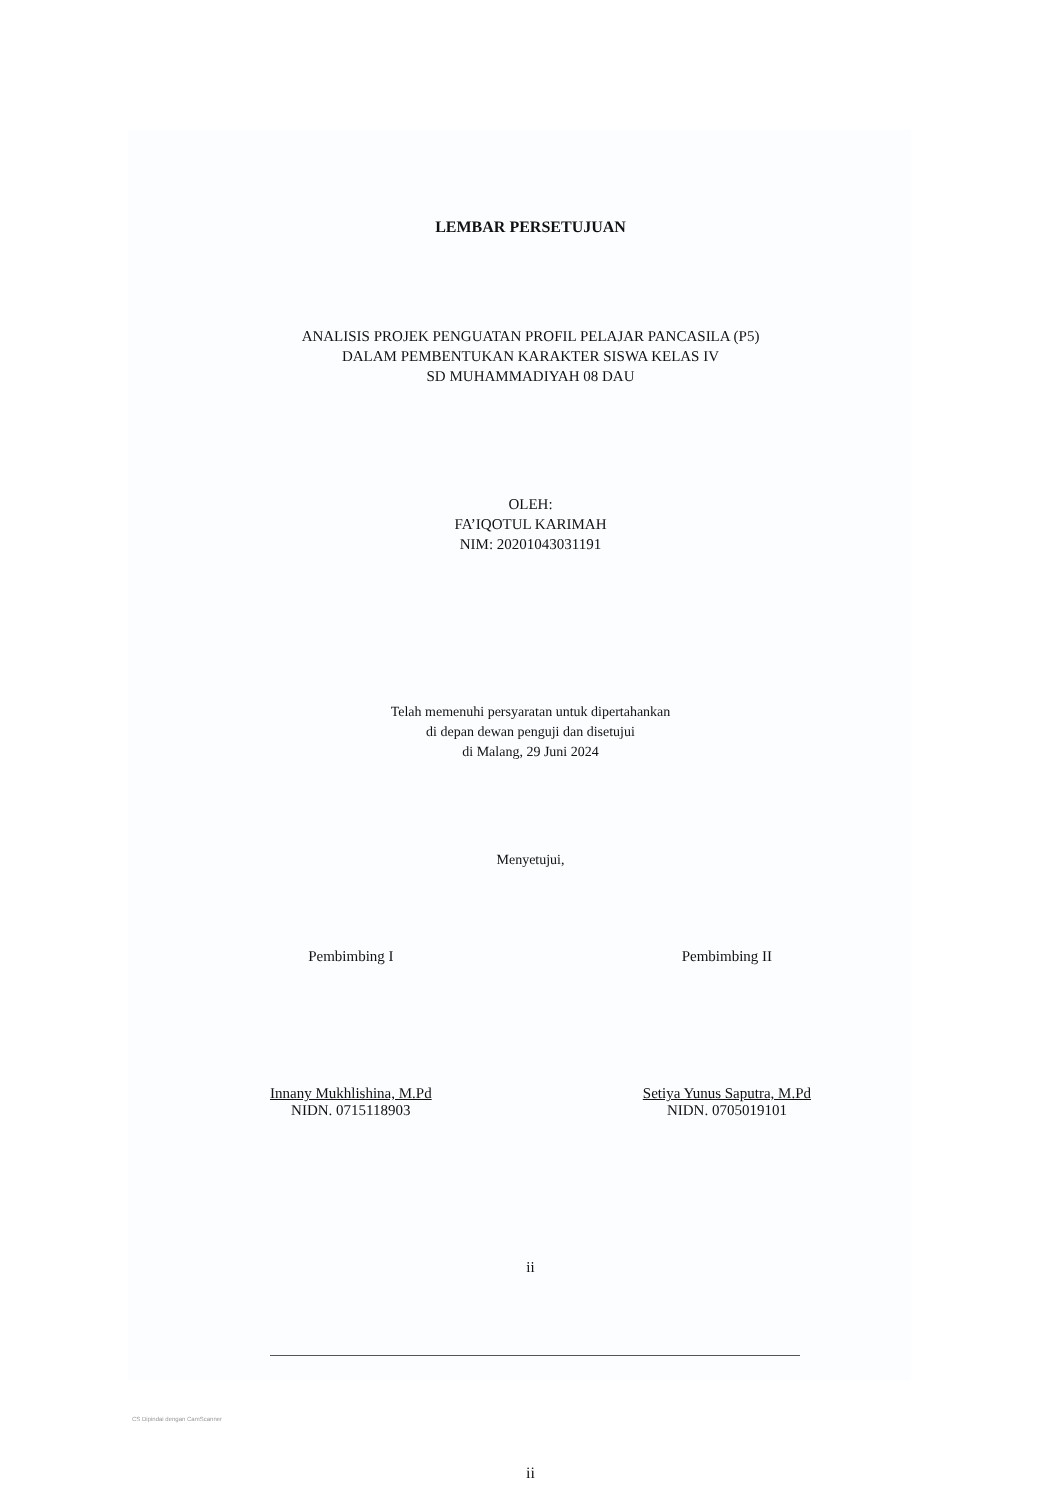LEMBAR PERSETUJUAN
ANALISIS PROJEK PENGUATAN PROFIL PELAJAR PANCASILA (P5)
DALAM PEMBENTUKAN KARAKTER SISWA KELAS IV
SD MUHAMMADIYAH 08 DAU
OLEH:
FA’IQOTUL KARIMAH
NIM: 20201043031191
Telah memenuhi persyaratan untuk dipertahankan
di depan dewan penguji dan disetujui
di Malang, 29 Juni 2024
Menyetujui,
Pembimbing I
Innany Mukhlishina, M.Pd
NIDN. 0715118903
Pembimbing II
Setiya Yunus Saputra, M.Pd
NIDN. 0705019101
ii
CS Dipindai dengan CamScanner
ii